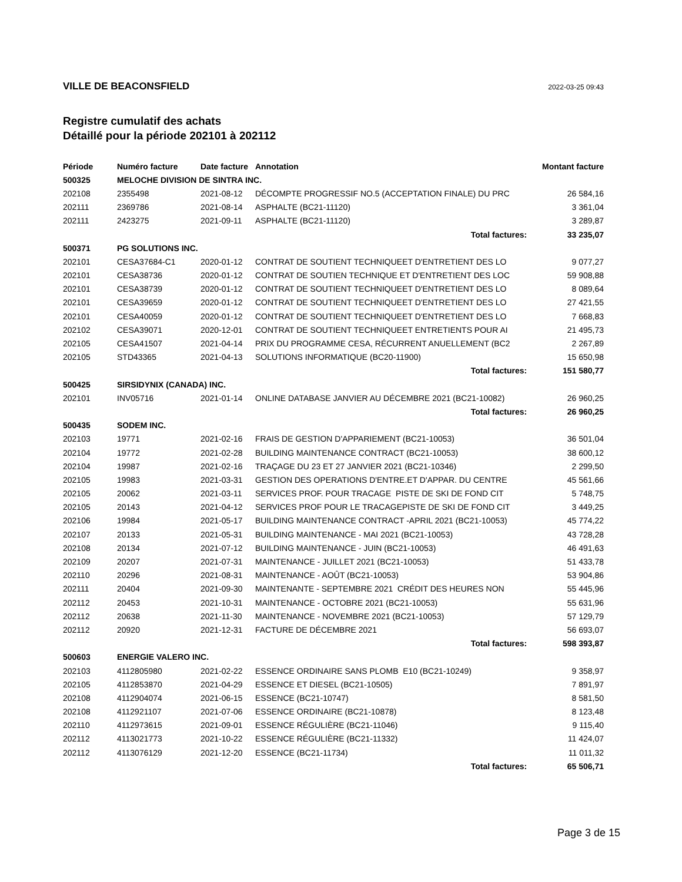VILLE DE BEACONSFIELD
2022-03-25 09:43
Registre cumulatif des achats
Détaillé pour la période 202101 à 202112
| Période | Numéro facture | Date facture | Annotation | Montant facture |
| --- | --- | --- | --- | --- |
| 500325 | MELOCHE DIVISION DE SINTRA INC. | | | |
| 202108 | 2355498 | 2021-08-12 | DÉCOMPTE PROGRESSIF NO.5 (ACCEPTATION FINALE) DU PRC | 26 584,16 |
| 202111 | 2369786 | 2021-08-14 | ASPHALTE (BC21-11120) | 3 361,04 |
| 202111 | 2423275 | 2021-09-11 | ASPHALTE (BC21-11120) | 3 289,87 |
| | | | Total factures: | 33 235,07 |
| 500371 | PG SOLUTIONS INC. | | | |
| 202101 | CESA37684-C1 | 2020-01-12 | CONTRAT DE SOUTIENT TECHNIQUEET D'ENTRETIENT DES LO | 9 077,27 |
| 202101 | CESA38736 | 2020-01-12 | CONTRAT DE SOUTIEN TECHNIQUE ET D'ENTRETIENT DES LOC | 59 908,88 |
| 202101 | CESA38739 | 2020-01-12 | CONTRAT DE SOUTIENT TECHNIQUEET D'ENTRETIENT DES LO | 8 089,64 |
| 202101 | CESA39659 | 2020-01-12 | CONTRAT DE SOUTIENT TECHNIQUEET D'ENTRETIENT DES LO | 27 421,55 |
| 202101 | CESA40059 | 2020-01-12 | CONTRAT DE SOUTIENT TECHNIQUEET D'ENTRETIENT DES LO | 7 668,83 |
| 202102 | CESA39071 | 2020-12-01 | CONTRAT DE SOUTIENT TECHNIQUEET ENTRETIENTS POUR AI | 21 495,73 |
| 202105 | CESA41507 | 2021-04-14 | PRIX DU PROGRAMME CESA, RÉCURRENT ANUELLEMENT (BC2 | 2 267,89 |
| 202105 | STD43365 | 2021-04-13 | SOLUTIONS INFORMATIQUE (BC20-11900) | 15 650,98 |
| | | | Total factures: | 151 580,77 |
| 500425 | SIRSIDYNIX (CANADA) INC. | | | |
| 202101 | INV05716 | 2021-01-14 | ONLINE DATABASE JANVIER AU DÉCEMBRE 2021 (BC21-10082) | 26 960,25 |
| | | | Total factures: | 26 960,25 |
| 500435 | SODEM INC. | | | |
| 202103 | 19771 | 2021-02-16 | FRAIS DE GESTION D'APPARIEMENT (BC21-10053) | 36 501,04 |
| 202104 | 19772 | 2021-02-28 | BUILDING MAINTENANCE CONTRACT (BC21-10053) | 38 600,12 |
| 202104 | 19987 | 2021-02-16 | TRAÇAGE DU 23 ET 27 JANVIER 2021 (BC21-10346) | 2 299,50 |
| 202105 | 19983 | 2021-03-31 | GESTION DES OPERATIONS D'ENTRE.ET D'APPAR. DU CENTRE | 45 561,66 |
| 202105 | 20062 | 2021-03-11 | SERVICES PROF. POUR TRACAGE PISTE DE SKI DE FOND CIT | 5 748,75 |
| 202105 | 20143 | 2021-04-12 | SERVICES PROF POUR LE TRACAGEPISTE DE SKI DE FOND CIT | 3 449,25 |
| 202106 | 19984 | 2021-05-17 | BUILDING MAINTENANCE CONTRACT -APRIL 2021 (BC21-10053) | 45 774,22 |
| 202107 | 20133 | 2021-05-31 | BUILDING MAINTENANCE - MAI 2021 (BC21-10053) | 43 728,28 |
| 202108 | 20134 | 2021-07-12 | BUILDING MAINTENANCE - JUIN (BC21-10053) | 46 491,63 |
| 202109 | 20207 | 2021-07-31 | MAINTENANCE - JUILLET 2021 (BC21-10053) | 51 433,78 |
| 202110 | 20296 | 2021-08-31 | MAINTENANCE - AOÛT (BC21-10053) | 53 904,86 |
| 202111 | 20404 | 2021-09-30 | MAINTENANTE - SEPTEMBRE 2021 CRÉDIT DES HEURES NON | 55 445,96 |
| 202112 | 20453 | 2021-10-31 | MAINTENANCE - OCTOBRE 2021 (BC21-10053) | 55 631,96 |
| 202112 | 20638 | 2021-11-30 | MAINTENANCE - NOVEMBRE 2021 (BC21-10053) | 57 129,79 |
| 202112 | 20920 | 2021-12-31 | FACTURE DE DÉCEMBRE 2021 | 56 693,07 |
| | | | Total factures: | 598 393,87 |
| 500603 | ENERGIE VALERO INC. | | | |
| 202103 | 4112805980 | 2021-02-22 | ESSENCE ORDINAIRE SANS PLOMB E10 (BC21-10249) | 9 358,97 |
| 202105 | 4112853870 | 2021-04-29 | ESSENCE ET DIESEL (BC21-10505) | 7 891,97 |
| 202108 | 4112904074 | 2021-06-15 | ESSENCE (BC21-10747) | 8 581,50 |
| 202108 | 4112921107 | 2021-07-06 | ESSENCE ORDINAIRE (BC21-10878) | 8 123,48 |
| 202110 | 4112973615 | 2021-09-01 | ESSENCE RÉGULIÈRE (BC21-11046) | 9 115,40 |
| 202112 | 4113021773 | 2021-10-22 | ESSENCE RÉGULIÈRE (BC21-11332) | 11 424,07 |
| 202112 | 4113076129 | 2021-12-20 | ESSENCE (BC21-11734) | 11 011,32 |
| | | | Total factures: | 65 506,71 |
Page 3 de 15